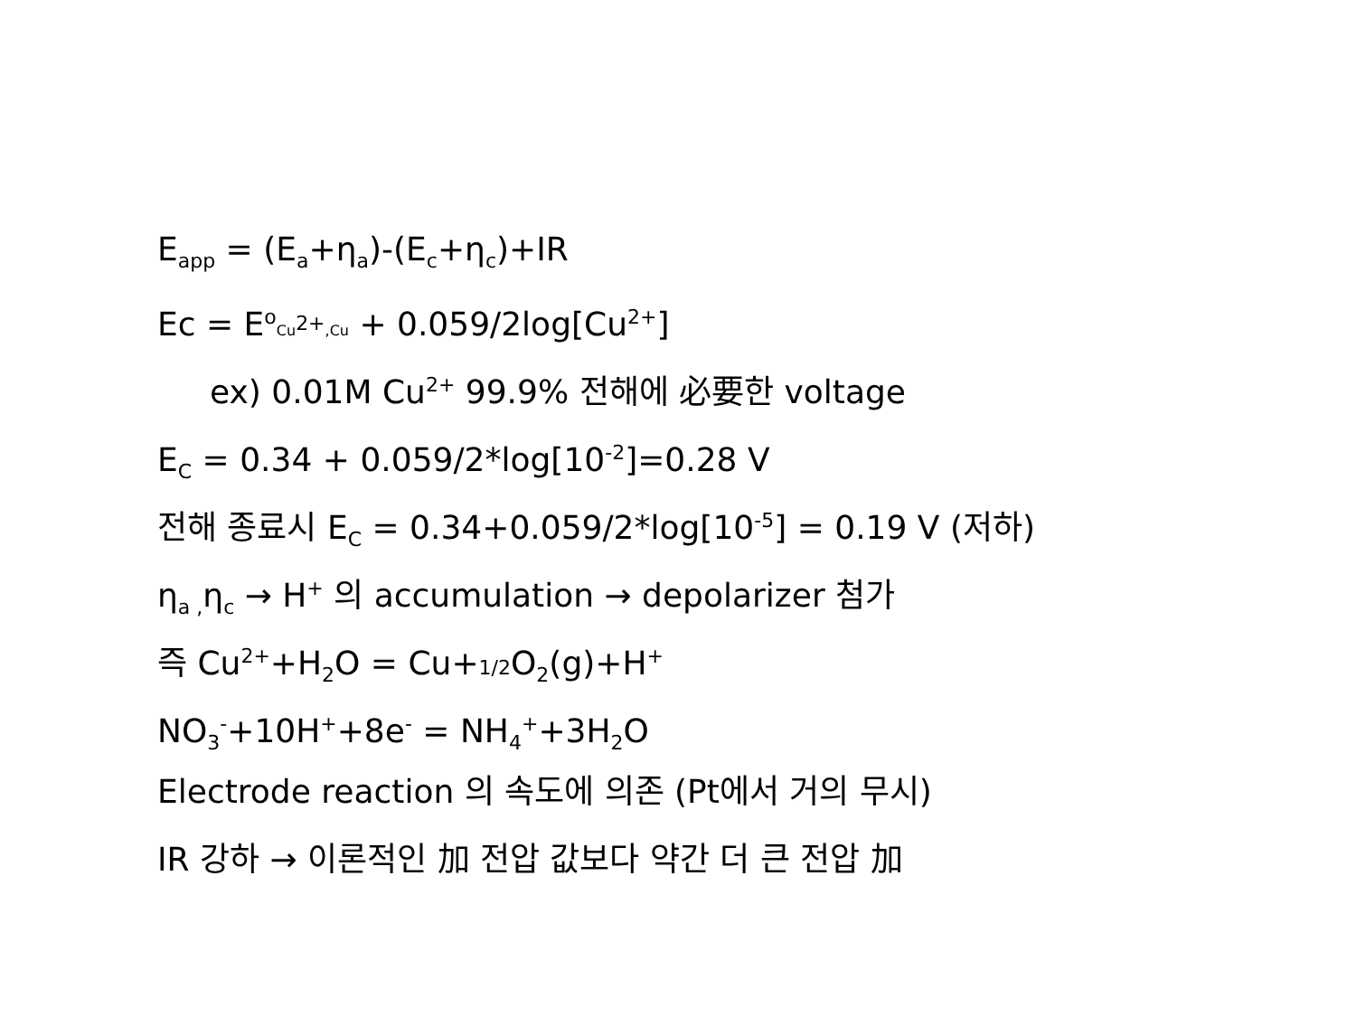E<sub>app</sub> = (E<sub>a</sub>+η<sub>a</sub>)-(E<sub>c</sub>+η<sub>c</sub>)+IR
Ec = E<sup>o</sup>Cu<sup>2+</sup>,Cu + 0.059/2log[Cu<sup>2+</sup>]
ex) 0.01M Cu<sup>2+</sup> 99.9% 전해에 必要한 voltage
E<sub>C</sub> = 0.34 + 0.059/2*log[10<sup>-2</sup>]=0.28 V
전해 종료시 E<sub>C</sub> = 0.34+0.059/2*log[10<sup>-5</sup>] = 0.19 V (저하)
η<sub>a ,</sub>η<sub>c</sub> → H<sup>+</sup> 의 accumulation → depolarizer 첨가
즉 Cu<sup>2+</sup>+H<sub>2</sub>O = Cu+1/2 O<sub>2</sub>(g)+H<sup>+</sup>
NO<sub>3</sub><sup>-</sup>+10H<sup>+</sup>+8e<sup>-</sup> = NH<sub>4</sub><sup>+</sup>+3H<sub>2</sub>O
Electrode reaction 의 속도에 의존 (Pt에서 거의 무시)
IR 강하 → 이론적인 加 전압 값보다 약간 더 큰 전압 加